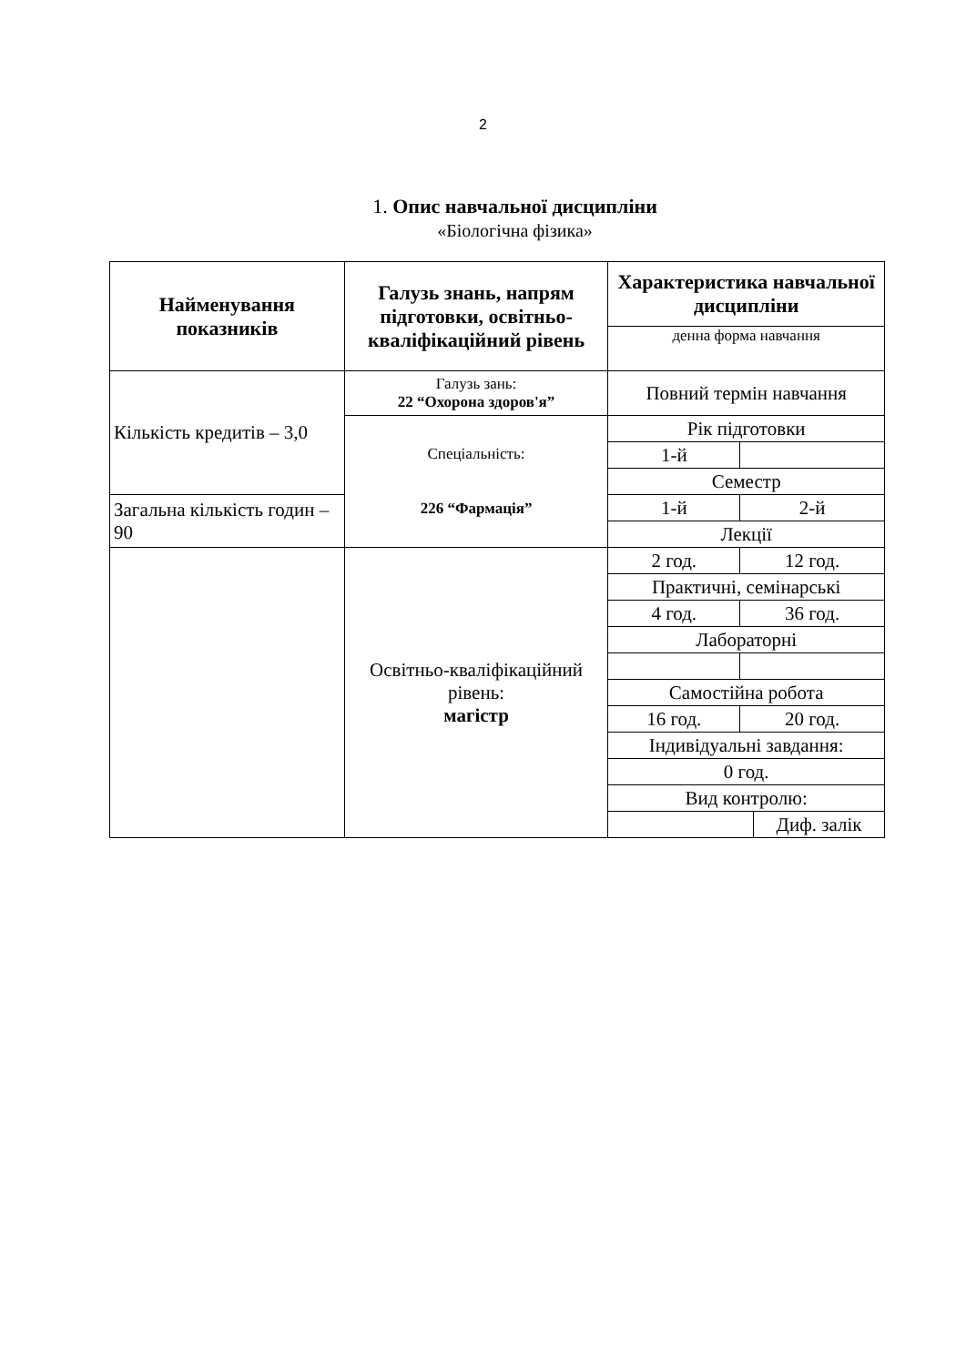2
1. Опис навчальної дисципліни
«Біологічна фізика»
| Найменування показників | Галузь знань, напрям підготовки, освітньо-кваліфікаційний рівень | Характеристика навчальної дисципліни | | |
| | | денна форма навчання | | |
| Кількість кредитів – 3,0 | Галузь зань: 22 “Охорона здоров'я” | Повний термін навчання | | |
| | Спеціальність: 226 “Фармація” | | | |
| | | Рік підготовки | | |
| | | 1-й | | |
| | | Семестр | | |
| Загальна кількість годин – 90 | | 1-й | 2-й | |
| | | Лекції | | |
| | Освітньо-кваліфікаційний рівень: магістр | 2 год. | 12 год. | |
| | | Практичні, семінарські | | |
| | | 4 год. | 36 год. | |
| | | Лабораторні | | |
| | | Самостійна робота | | |
| | | 16 год. | 20 год. | |
| | | Індивідуальні завдання: | | |
| | | 0 год. | | |
| | | Вид контролю: | | |
| | | | | Диф. залік |